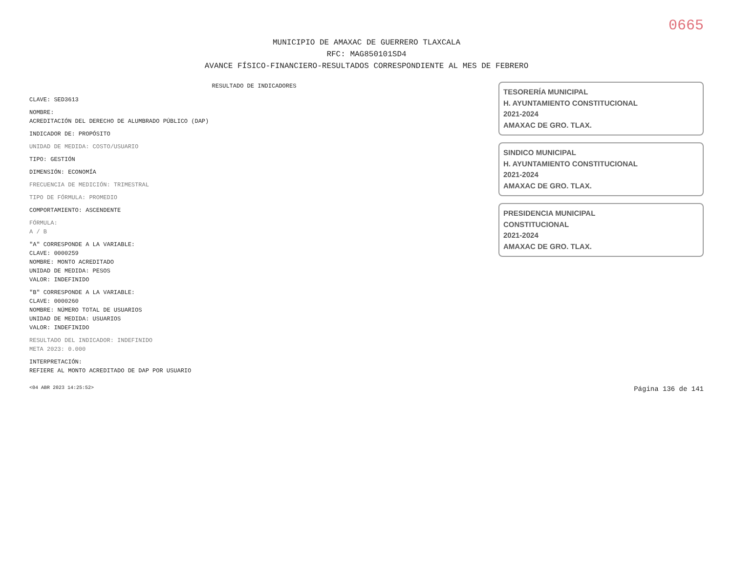0665
MUNICIPIO DE AMAXAC DE GUERRERO TLAXCALA
RFC: MAG850101SD4
AVANCE FÍSICO-FINANCIERO-RESULTADOS CORRESPONDIENTE AL MES DE FEBRERO
RESULTADO DE INDICADORES
CLAVE: SED3613
NOMBRE:
ACREDITACIÓN DEL DERECHO DE ALUMBRADO PÚBLICO (DAP)
INDICADOR DE: PROPÓSITO
UNIDAD DE MEDIDA: COSTO/USUARIO
TIPO: GESTIÓN
DIMENSIÓN: ECONOMÍA
FRECUENCIA DE MEDICIÓN: TRIMESTRAL
TIPO DE FÓRMULA: PROMEDIO
COMPORTAMIENTO: ASCENDENTE
FÓRMULA:
A / B
"A" CORRESPONDE A LA VARIABLE:
CLAVE: 0000259
NOMBRE: MONTO ACREDITADO
UNIDAD DE MEDIDA: PESOS
VALOR: INDEFINIDO
"B" CORRESPONDE A LA VARIABLE:
CLAVE: 0000260
NOMBRE: NÚMERO TOTAL DE USUARIOS
UNIDAD DE MEDIDA: USUARIOS
VALOR: INDEFINIDO
RESULTADO DEL INDICADOR: INDEFINIDO
META 2023: 0.000
INTERPRETACIÓN:
REFIERE AL MONTO ACREDITADO DE DAP POR USUARIO
TESORERÍA MUNICIPAL
H. AYUNTAMIENTO CONSTITUCIONAL
2021-2024
AMAXAC DE GRO. TLAX.
SINDICO MUNICIPAL
H. AYUNTAMIENTO CONSTITUCIONAL
2021-2024
AMAXAC DE GRO. TLAX.
PRESIDENCIA MUNICIPAL
CONSTITUCIONAL
2021-2024
AMAXAC DE GRO. TLAX.
<04 ABR 2023 14:25:52> Página 136 de 141